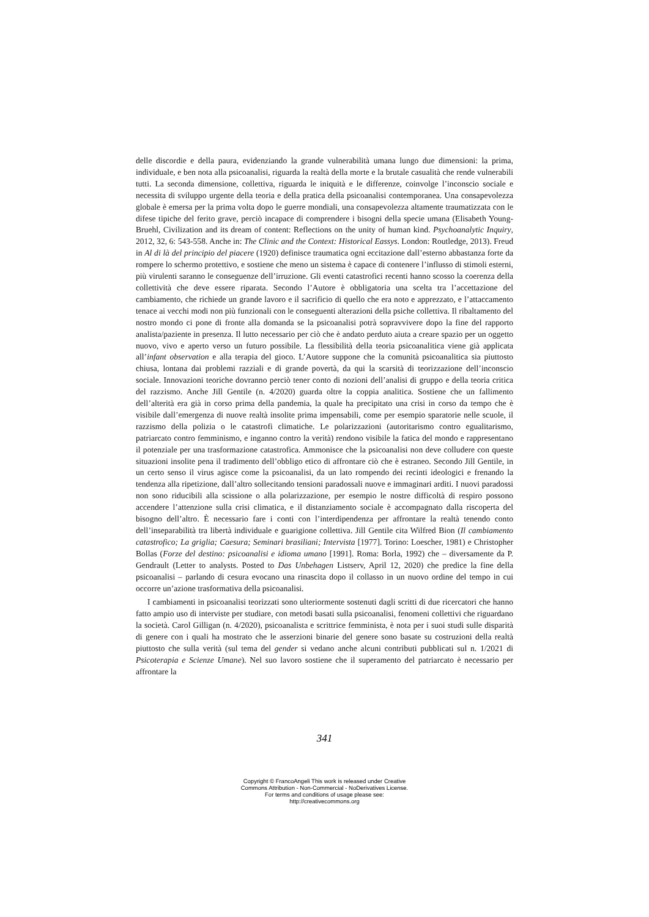delle discordie e della paura, evidenziando la grande vulnerabilità umana lungo due dimensioni: la prima, individuale, e ben nota alla psicoanalisi, riguarda la realtà della morte e la brutale casualità che rende vulnerabili tutti. La seconda dimensione, collettiva, riguarda le iniquità e le differenze, coinvolge l’inconscio sociale e necessita di sviluppo urgente della teoria e della pratica della psicoanalisi contemporanea. Una consapevolezza globale è emersa per la prima volta dopo le guerre mondiali, una consapevolezza altamente traumatizzata con le difese tipiche del ferito grave, perciò incapace di comprendere i bisogni della specie umana (Elisabeth Young-Bruehl, Civilization and its dream of content: Reflections on the unity of human kind. Psychoanalytic Inquiry, 2012, 32, 6: 543-558. Anche in: The Clinic and the Context: Historical Eassys. London: Routledge, 2013). Freud in Al di là del principio del piacere (1920) definisce traumatica ogni eccitazione dall’esterno abbastanza forte da rompere lo schermo protettivo, e sostiene che meno un sistema è capace di contenere l’influsso di stimoli esterni, più virulenti saranno le conseguenze dell’irruzione. Gli eventi catastrofici recenti hanno scosso la coerenza della collettività che deve essere riparata. Secondo l’Autore è obbligatoria una scelta tra l’accettazione del cambiamento, che richiede un grande lavoro e il sacrificio di quello che era noto e apprezzato, e l’attaccamento tenace ai vecchi modi non più funzionali con le conseguenti alterazioni della psiche collettiva. Il ribaltamento del nostro mondo ci pone di fronte alla domanda se la psicoanalisi potrà sopravvivere dopo la fine del rapporto analista/paziente in presenza. Il lutto necessario per ciò che è andato perduto aiuta a creare spazio per un oggetto nuovo, vivo e aperto verso un futuro possibile. La flessibilità della teoria psicoanalitica viene già applicata all’infant observation e alla terapia del gioco. L’Autore suppone che la comunità psicoanalitica sia piuttosto chiusa, lontana dai problemi razziali e di grande povertà, da qui la scarsità di teorizzazione dell’inconscio sociale. Innovazioni teoriche dovranno perciò tener conto di nozioni dell’analisi di gruppo e della teoria critica del razzismo. Anche Jill Gentile (n. 4/2020) guarda oltre la coppia analitica. Sostiene che un fallimento dell’alterità era già in corso prima della pandemia, la quale ha precipitato una crisi in corso da tempo che è visibile dall’emergenza di nuove realtà insolite prima impensabili, come per esempio sparatorie nelle scuole, il razzismo della polizia o le catastrofi climatiche. Le polarizzazioni (autoritarismo contro egualitarismo, patriarcato contro femminismo, e inganno contro la verità) rendono visibile la fatica del mondo e rappresentano il potenziale per una trasformazione catastrofica. Ammonisce che la psicoanalisi non deve colludere con queste situazioni insolite pena il tradimento dell’obbligo etico di affrontare ciò che è estraneo. Secondo Jill Gentile, in un certo senso il virus agisce come la psicoanalisi, da un lato rompendo dei recinti ideologici e frenando la tendenza alla ripetizione, dall’altro sollecitando tensioni paradossali nuove e immaginari arditi. I nuovi paradossi non sono riducibili alla scissione o alla polarizzazione, per esempio le nostre difficoltà di respiro possono accendere l’attenzione sulla crisi climatica, e il distanziamento sociale è accompagnato dalla riscoperta del bisogno dell’altro. È necessario fare i conti con l’interdipendenza per affrontare la realtà tenendo conto dell’inseparabilità tra libertà individuale e guarigione collettiva. Jill Gentile cita Wilfred Bion (Il cambiamento catastrofico; La griglia; Caesura; Seminari brasiliani; Intervista [1977]. Torino: Loescher, 1981) e Christopher Bollas (Forze del destino: psicoanalisi e idioma umano [1991]. Roma: Borla, 1992) che – diversamente da P. Gendrault (Letter to analysts. Posted to Das Unbehagen Listserv, April 12, 2020) che predice la fine della psicoanalisi – parlando di cesura evocano una rinascita dopo il collasso in un nuovo ordine del tempo in cui occorre un’azione trasformativa della psicoanalisi.
I cambiamenti in psicoanalisi teorizzati sono ulteriormente sostenuti dagli scritti di due ricercatori che hanno fatto ampio uso di interviste per studiare, con metodi basati sulla psicoanalisi, fenomeni collettivi che riguardano la società. Carol Gilligan (n. 4/2020), psicoanalista e scrittrice femminista, è nota per i suoi studi sulle disparità di genere con i quali ha mostrato che le asserzioni binarie del genere sono basate su costruzioni della realtà piuttosto che sulla verità (sul tema del gender si vedano anche alcuni contributi pubblicati sul n. 1/2021 di Psicoterapia e Scienze Umane). Nel suo lavoro sostiene che il superamento del patriarcato è necessario per affrontare la
341
Copyright © FrancoAngeli This work is released under Creative
Commons Attribution - Non-Commercial - NoDerivatives License.
For terms and conditions of usage please see:
http://creativecommons.org